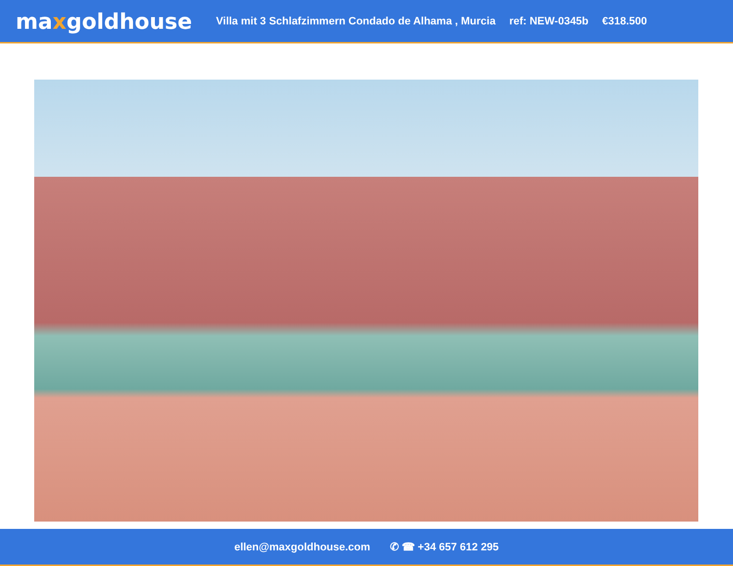maxgoldhouse
Villa mit 3 Schlafzimmern Condado de Alhama , Murcia
ref: NEW-0345b €318.500
ellen@maxgoldhouse.com ✆ ☎ +34 657 612 295